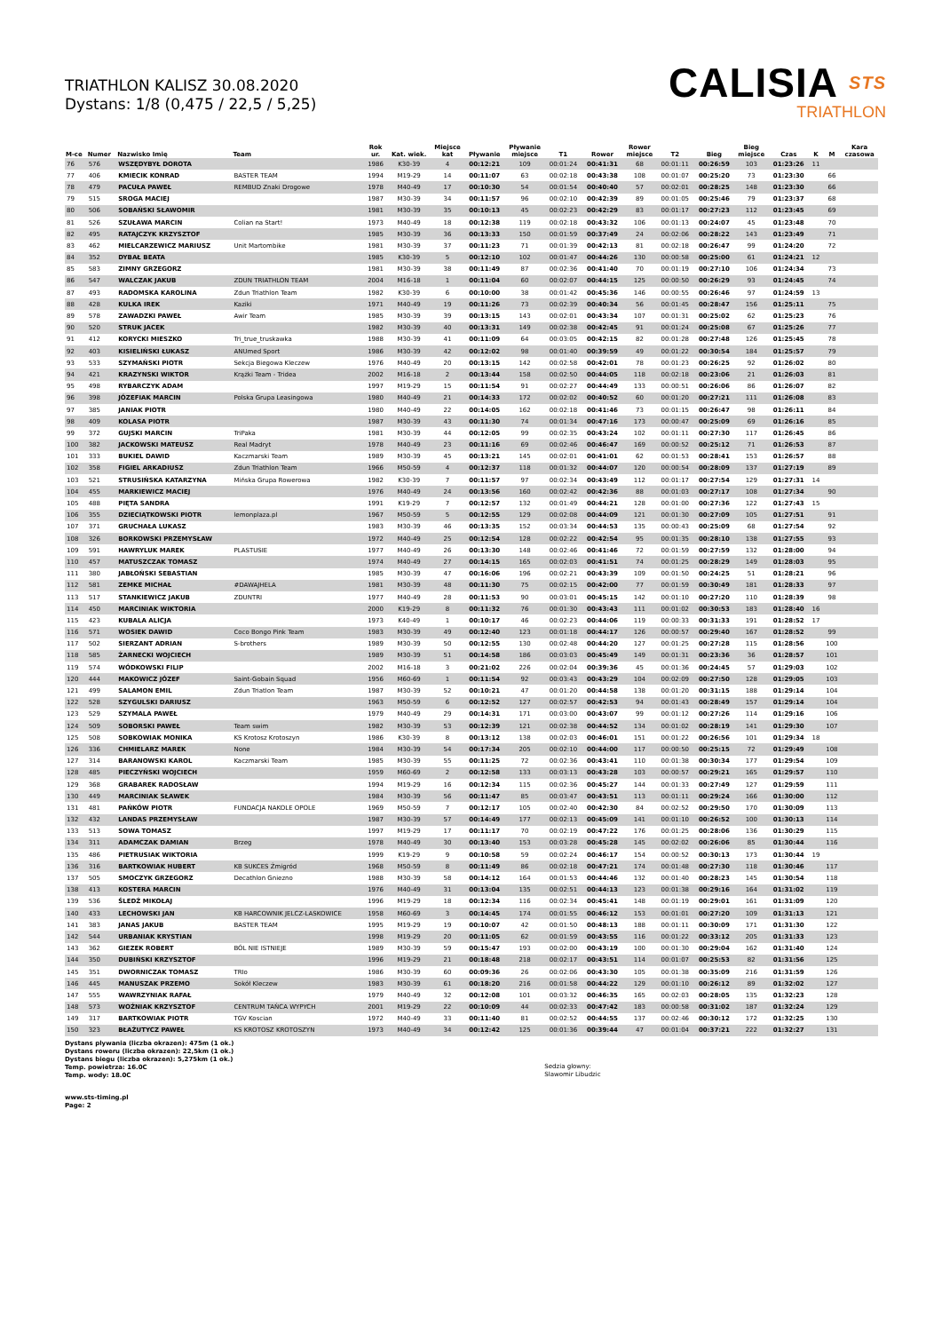TRIATHLON KALISZ 30.08.2020
Dystans: 1/8 (0,475 / 22,5 / 5,25)
CALISIA STS
TRIATHLON
| M-ce | Numer | Nazwisko Imię | Team | Rok ur. | Kat. wiek. | Miejsce kat | Pływanie | Pływanie miejsce | T1 | Rower | Rower miejsce | T2 | Bieg | Bieg miejsce | Czas | K | M | Kara czasowa |
| --- | --- | --- | --- | --- | --- | --- | --- | --- | --- | --- | --- | --- | --- | --- | --- | --- | --- | --- |
| 76 | 576 | WSZĘDYBYŁ DOROTA | | 1986 | K30-39 | 4 | 00:12:21 | 109 | 00:01:24 | 00:41:31 | 68 | 00:01:11 | 00:26:59 | 103 | 01:23:26 | 11 | | |
| 77 | 406 | KMIECIK KONRAD | BASTER TEAM | 1994 | M19-29 | 14 | 00:11:07 | 63 | 00:02:18 | 00:43:38 | 108 | 00:01:07 | 00:25:20 | 73 | 01:23:30 | | 66 | |
| 78 | 479 | PACUŁA PAWEŁ | REMBUD Znaki Drogowe | 1978 | M40-49 | 17 | 00:10:30 | 54 | 00:01:54 | 00:40:40 | 57 | 00:02:01 | 00:28:25 | 148 | 01:23:30 | | 66 | |
| 79 | 515 | SROGA MACIEJ | | 1987 | M30-39 | 34 | 00:11:57 | 96 | 00:02:10 | 00:42:39 | 89 | 00:01:05 | 00:25:46 | 79 | 01:23:37 | | 68 | |
| 80 | 506 | SOBAŃSKI SŁAWOMIR | | 1981 | M30-39 | 35 | 00:10:13 | 45 | 00:02:23 | 00:42:29 | 83 | 00:01:17 | 00:27:23 | 112 | 01:23:45 | | 69 | |
| 81 | 526 | SZUŁAWA MARCIN | Colian na Start! | 1973 | M40-49 | 18 | 00:12:38 | 119 | 00:02:18 | 00:43:32 | 106 | 00:01:13 | 00:24:07 | 45 | 01:23:48 | | 70 | |
| 82 | 495 | RATAJCZYK KRZYSZTOF | | 1985 | M30-39 | 36 | 00:13:33 | 150 | 00:01:59 | 00:37:49 | 24 | 00:02:06 | 00:28:22 | 143 | 01:23:49 | | 71 | |
| 83 | 462 | MIELCARZEWICZ MARIUSZ | Unit Martombike | 1981 | M30-39 | 37 | 00:11:23 | 71 | 00:01:39 | 00:42:13 | 81 | 00:02:18 | 00:26:47 | 99 | 01:24:20 | | 72 | |
| 84 | 352 | DYBAŁ BEATA | | 1985 | K30-39 | 5 | 00:12:10 | 102 | 00:01:47 | 00:44:26 | 130 | 00:00:58 | 00:25:00 | 61 | 01:24:21 | 12 | | |
| 85 | 583 | ZIMNY GRZEGORZ | | 1981 | M30-39 | 38 | 00:11:49 | 87 | 00:02:36 | 00:41:40 | 70 | 00:01:19 | 00:27:10 | 106 | 01:24:34 | | 73 | |
| 86 | 547 | WALCZAK JAKUB | ZDUN TRIATHLON TEAM | 2004 | M16-18 | 1 | 00:11:04 | 60 | 00:02:07 | 00:44:15 | 125 | 00:00:50 | 00:26:29 | 93 | 01:24:45 | | 74 | |
| 87 | 493 | RADOMSKA KAROLINA | Zdun Triathlon Team | 1982 | K30-39 | 6 | 00:10:00 | 38 | 00:01:42 | 00:45:36 | 146 | 00:00:55 | 00:26:46 | 97 | 01:24:59 | 13 | | |
| 88 | 428 | KULKA IREK | Kaziki | 1971 | M40-49 | 19 | 00:11:26 | 73 | 00:02:39 | 00:40:34 | 56 | 00:01:45 | 00:28:47 | 156 | 01:25:11 | | 75 | |
| 89 | 578 | ZAWADZKI PAWEŁ | Awir Team | 1985 | M30-39 | 39 | 00:13:15 | 143 | 00:02:01 | 00:43:34 | 107 | 00:01:31 | 00:25:02 | 62 | 01:25:23 | | 76 | |
| 90 | 520 | STRUK JACEK | | 1982 | M30-39 | 40 | 00:13:31 | 149 | 00:02:38 | 00:42:45 | 91 | 00:01:24 | 00:25:08 | 67 | 01:25:26 | | 77 | |
| 91 | 412 | KORYCKI MIESZKO | Tri_true_truskawka | 1988 | M30-39 | 41 | 00:11:09 | 64 | 00:03:05 | 00:42:15 | 82 | 00:01:28 | 00:27:48 | 126 | 01:25:45 | | 78 | |
| 92 | 403 | KISIELIŃSKI ŁUKASZ | ANUmed Sport | 1986 | M30-39 | 42 | 00:12:02 | 98 | 00:01:40 | 00:39:59 | 49 | 00:01:22 | 00:30:54 | 184 | 01:25:57 | | 79 | |
| 93 | 533 | SZYMAŃSKI PIOTR | Sekcja Biegowa Kleczew | 1976 | M40-49 | 20 | 00:13:15 | 142 | 00:02:58 | 00:42:01 | 78 | 00:01:23 | 00:26:25 | 92 | 01:26:02 | | 80 | |
| 94 | 421 | KRAZYNSKI WIKTOR | Krążki Team - Tridea | 2002 | M16-18 | 2 | 00:13:44 | 158 | 00:02:50 | 00:44:05 | 118 | 00:02:18 | 00:23:06 | 21 | 01:26:03 | | 81 | |
| 95 | 498 | RYBARCZYK ADAM | | 1997 | M19-29 | 15 | 00:11:54 | 91 | 00:02:27 | 00:44:49 | 133 | 00:00:51 | 00:26:06 | 86 | 01:26:07 | | 82 | |
| 96 | 398 | JÓZEFIAK MARCIN | Polska Grupa Leasingowa | 1980 | M40-49 | 21 | 00:14:33 | 172 | 00:02:02 | 00:40:52 | 60 | 00:01:20 | 00:27:21 | 111 | 01:26:08 | | 83 | |
| 97 | 385 | JANIAK PIOTR | | 1980 | M40-49 | 22 | 00:14:05 | 162 | 00:02:18 | 00:41:46 | 73 | 00:01:15 | 00:26:47 | 98 | 01:26:11 | | 84 | |
| 98 | 409 | KOLASA PIOTR | | 1987 | M30-39 | 43 | 00:11:30 | 74 | 00:01:34 | 00:47:16 | 173 | 00:00:47 | 00:25:09 | 69 | 01:26:16 | | 85 | |
| 99 | 372 | GUJSKI MARCIN | TriPaka | 1981 | M30-39 | 44 | 00:12:05 | 99 | 00:02:35 | 00:43:24 | 102 | 00:01:11 | 00:27:30 | 117 | 01:26:45 | | 86 | |
| 100 | 382 | JACKOWSKI MATEUSZ | Real Madryt | 1978 | M40-49 | 23 | 00:11:16 | 69 | 00:02:46 | 00:46:47 | 169 | 00:00:52 | 00:25:12 | 71 | 01:26:53 | | 87 | |
| 101 | 333 | BUKIEL DAWID | Kaczmarski Team | 1989 | M30-39 | 45 | 00:13:21 | 145 | 00:02:01 | 00:41:01 | 62 | 00:01:53 | 00:28:41 | 153 | 01:26:57 | | 88 | |
| 102 | 358 | FIGIEL ARKADIUSZ | Zdun Triathlon Team | 1966 | M50-59 | 4 | 00:12:37 | 118 | 00:01:32 | 00:44:07 | 120 | 00:00:54 | 00:28:09 | 137 | 01:27:19 | | 89 | |
| 103 | 521 | STRUSIŃSKA KATARZYNA | Mińska Grupa Rowerowa | 1982 | K30-39 | 7 | 00:11:57 | 97 | 00:02:34 | 00:43:49 | 112 | 00:01:17 | 00:27:54 | 129 | 01:27:31 | 14 | | |
| 104 | 455 | MARKIEWICZ MACIEJ | | 1976 | M40-49 | 24 | 00:13:56 | 160 | 00:02:42 | 00:42:36 | 88 | 00:01:03 | 00:27:17 | 108 | 01:27:34 | | 90 | |
| 105 | 488 | PIĘTA SANDRA | | 1991 | K19-29 | 7 | 00:12:57 | 132 | 00:01:49 | 00:44:21 | 128 | 00:01:00 | 00:27:36 | 122 | 01:27:43 | 15 | | |
| 106 | 355 | DZIECIĄTKOWSKI PIOTR | lemonplaza.pl | 1967 | M50-59 | 5 | 00:12:55 | 129 | 00:02:08 | 00:44:09 | 121 | 00:01:30 | 00:27:09 | 105 | 01:27:51 | | 91 | |
| 107 | 371 | GRUCHAŁA LUKASZ | | 1983 | M30-39 | 46 | 00:13:35 | 152 | 00:03:34 | 00:44:53 | 135 | 00:00:43 | 00:25:09 | 68 | 01:27:54 | | 92 | |
| 108 | 326 | BORKOWSKI PRZEMYSŁAW | | 1972 | M40-49 | 25 | 00:12:54 | 128 | 00:02:22 | 00:42:54 | 95 | 00:01:35 | 00:28:10 | 138 | 01:27:55 | | 93 | |
| 109 | 591 | HAWRYLUK MAREK | PLASTUSIE | 1977 | M40-49 | 26 | 00:13:30 | 148 | 00:02:46 | 00:41:46 | 72 | 00:01:59 | 00:27:59 | 132 | 01:28:00 | | 94 | |
| 110 | 457 | MATUSZCZAK TOMASZ | | 1974 | M40-49 | 27 | 00:14:15 | 165 | 00:02:03 | 00:41:51 | 74 | 00:01:25 | 00:28:29 | 149 | 01:28:03 | | 95 | |
| 111 | 380 | JABŁOŃSKI SEBASTIAN | | 1985 | M30-39 | 47 | 00:16:06 | 196 | 00:02:21 | 00:43:39 | 109 | 00:01:50 | 00:24:25 | 51 | 01:28:21 | | 96 | |
| 112 | 581 | ZEMKE MICHAŁ | #DAWAJHELA | 1981 | M30-39 | 48 | 00:11:30 | 75 | 00:02:15 | 00:42:00 | 77 | 00:01:59 | 00:30:49 | 181 | 01:28:33 | | 97 | |
| 113 | 517 | STANKIEWICZ JAKUB | ZDUNTRI | 1977 | M40-49 | 28 | 00:11:53 | 90 | 00:03:01 | 00:45:15 | 142 | 00:01:10 | 00:27:20 | 110 | 01:28:39 | | 98 | |
| 114 | 450 | MARCINIAK WIKTORIA | | 2000 | K19-29 | 8 | 00:11:32 | 76 | 00:01:30 | 00:43:43 | 111 | 00:01:02 | 00:30:53 | 183 | 01:28:40 | 16 | | |
| 115 | 423 | KUBALA ALICJA | | 1973 | K40-49 | 1 | 00:10:17 | 46 | 00:02:23 | 00:44:06 | 119 | 00:00:33 | 00:31:33 | 191 | 01:28:52 | 17 | | |
| 116 | 571 | WOSIEK DAWID | Coco Bongo Pink Team | 1983 | M30-39 | 49 | 00:12:40 | 123 | 00:01:18 | 00:44:17 | 126 | 00:00:57 | 00:29:40 | 167 | 01:28:52 | | 99 | |
| 117 | 502 | SIERZANT ADRIAN | S-brothers | 1989 | M30-39 | 50 | 00:12:55 | 130 | 00:02:48 | 00:44:20 | 127 | 00:01:25 | 00:27:28 | 115 | 01:28:56 | | 100 | |
| 118 | 585 | ŻARNECKI WOJCIECH | | 1989 | M30-39 | 51 | 00:14:58 | 186 | 00:03:03 | 00:45:49 | 149 | 00:01:31 | 00:23:36 | 36 | 01:28:57 | | 101 | |
| 119 | 574 | WÓDKOWSKI FILIP | | 2002 | M16-18 | 3 | 00:21:02 | 226 | 00:02:04 | 00:39:36 | 45 | 00:01:36 | 00:24:45 | 57 | 01:29:03 | | 102 | |
| 120 | 444 | MAKOWICZ JÓZEF | Saint-Gobain Squad | 1956 | M60-69 | 1 | 00:11:54 | 92 | 00:03:43 | 00:43:29 | 104 | 00:02:09 | 00:27:50 | 128 | 01:29:05 | | 103 | |
| 121 | 499 | SALAMON EMIL | Zdun Triatlon Team | 1987 | M30-39 | 52 | 00:10:21 | 47 | 00:01:20 | 00:44:58 | 138 | 00:01:20 | 00:31:15 | 188 | 01:29:14 | | 104 | |
| 122 | 528 | SZYGULSKI DARIUSZ | | 1963 | M50-59 | 6 | 00:12:52 | 127 | 00:02:57 | 00:42:53 | 94 | 00:01:43 | 00:28:49 | 157 | 01:29:14 | | 104 | |
| 123 | 529 | SZYMALA PAWEŁ | | 1979 | M40-49 | 29 | 00:14:31 | 171 | 00:03:00 | 00:43:07 | 99 | 00:01:12 | 00:27:26 | 114 | 01:29:16 | | 106 | |
| 124 | 509 | SOBORSKI PAWEŁ | Team swim | 1982 | M30-39 | 53 | 00:12:39 | 121 | 00:02:38 | 00:44:52 | 134 | 00:01:02 | 00:28:19 | 141 | 01:29:30 | | 107 | |
| 125 | 508 | SOBKOWIAK MONIKA | KS Krotosz Krotoszyn | 1986 | K30-39 | 8 | 00:13:12 | 138 | 00:02:03 | 00:46:01 | 151 | 00:01:22 | 00:26:56 | 101 | 01:29:34 | 18 | | |
| 126 | 336 | CHMIELARZ MAREK | None | 1984 | M30-39 | 54 | 00:17:34 | 205 | 00:02:10 | 00:44:00 | 117 | 00:00:50 | 00:25:15 | 72 | 01:29:49 | | 108 | |
| 127 | 314 | BARANOWSKI KAROL | Kaczmarski Team | 1985 | M30-39 | 55 | 00:11:25 | 72 | 00:02:36 | 00:43:41 | 110 | 00:01:38 | 00:30:34 | 177 | 01:29:54 | | 109 | |
| 128 | 485 | PIECZYŃSKI WOJCIECH | | 1959 | M60-69 | 2 | 00:12:58 | 133 | 00:03:13 | 00:43:28 | 103 | 00:00:57 | 00:29:21 | 165 | 01:29:57 | | 110 | |
| 129 | 368 | GRABAREK RADOSŁAW | | 1994 | M19-29 | 16 | 00:12:34 | 115 | 00:02:36 | 00:45:27 | 144 | 00:01:33 | 00:27:49 | 127 | 01:29:59 | | 111 | |
| 130 | 449 | MARCINIAK SŁAWEK | | 1984 | M30-39 | 56 | 00:11:47 | 85 | 00:03:47 | 00:43:51 | 113 | 00:01:11 | 00:29:24 | 166 | 01:30:00 | | 112 | |
| 131 | 481 | PAŃKÓW PIOTR | FUNDACJA NAKOLE OPOLE | 1969 | M50-59 | 7 | 00:12:17 | 105 | 00:02:40 | 00:42:30 | 84 | 00:02:52 | 00:29:50 | 170 | 01:30:09 | | 113 | |
| 132 | 432 | LANDAS PRZEMYSŁAW | | 1987 | M30-39 | 57 | 00:14:49 | 177 | 00:02:13 | 00:45:09 | 141 | 00:01:10 | 00:26:52 | 100 | 01:30:13 | | 114 | |
| 133 | 513 | SOWA TOMASZ | | 1997 | M19-29 | 17 | 00:11:17 | 70 | 00:02:19 | 00:47:22 | 176 | 00:01:25 | 00:28:06 | 136 | 01:30:29 | | 115 | |
| 134 | 311 | ADAMCZAK DAMIAN | Brzeg | 1978 | M40-49 | 30 | 00:13:40 | 153 | 00:03:28 | 00:45:28 | 145 | 00:02:02 | 00:26:06 | 85 | 01:30:44 | | 116 | |
| 135 | 486 | PIETRUSIAK WIKTORIA | | 1999 | K19-29 | 9 | 00:10:58 | 59 | 00:02:24 | 00:46:17 | 154 | 00:00:52 | 00:30:13 | 173 | 01:30:44 | 19 | | |
| 136 | 316 | BARTKOWIAK HUBERT | KB SUKCES Żmigród | 1968 | M50-59 | 8 | 00:11:49 | 86 | 00:02:18 | 00:47:21 | 174 | 00:01:48 | 00:27:30 | 118 | 01:30:46 | | 117 | |
| 137 | 505 | SMOCZYK GRZEGORZ | Decathlon Gniezno | 1988 | M30-39 | 58 | 00:14:12 | 164 | 00:01:53 | 00:44:46 | 132 | 00:01:40 | 00:28:23 | 145 | 01:30:54 | | 118 | |
| 138 | 413 | KOSTERA MARCIN | | 1976 | M40-49 | 31 | 00:13:04 | 135 | 00:02:51 | 00:44:13 | 123 | 00:01:38 | 00:29:16 | 164 | 01:31:02 | | 119 | |
| 139 | 536 | ŚLEDŹ MIKOŁAJ | | 1996 | M19-29 | 18 | 00:12:34 | 116 | 00:02:34 | 00:45:41 | 148 | 00:01:19 | 00:29:01 | 161 | 01:31:09 | | 120 | |
| 140 | 433 | LECHOWSKI JAN | KB HARCOWNIK JELCZ-LASKOWICE | 1958 | M60-69 | 3 | 00:14:45 | 174 | 00:01:55 | 00:46:12 | 153 | 00:01:01 | 00:27:20 | 109 | 01:31:13 | | 121 | |
| 141 | 383 | JANAS JAKUB | BASTER TEAM | 1995 | M19-29 | 19 | 00:10:07 | 42 | 00:01:50 | 00:48:13 | 188 | 00:01:11 | 00:30:09 | 171 | 01:31:30 | | 122 | |
| 142 | 544 | URBANIAK KRYSTIAN | | 1998 | M19-29 | 20 | 00:11:05 | 62 | 00:01:59 | 00:43:55 | 116 | 00:01:22 | 00:33:12 | 205 | 01:31:33 | | 123 | |
| 143 | 362 | GIEZEK ROBERT | BÓL NIE ISTNIEJE | 1989 | M30-39 | 59 | 00:15:47 | 193 | 00:02:00 | 00:43:19 | 100 | 00:01:30 | 00:29:04 | 162 | 01:31:40 | | 124 | |
| 144 | 350 | DUBIŃSKI KRZYSZTOF | | 1996 | M19-29 | 21 | 00:18:48 | 218 | 00:02:17 | 00:43:51 | 114 | 00:01:07 | 00:25:53 | 82 | 01:31:56 | | 125 | |
| 145 | 351 | DWORNICZAK TOMASZ | TRIo | 1986 | M30-39 | 60 | 00:09:36 | 26 | 00:02:06 | 00:43:30 | 105 | 00:01:38 | 00:35:09 | 216 | 01:31:59 | | 126 | |
| 146 | 445 | MANUSZAK PRZEMO | Sokół Kleczew | 1983 | M30-39 | 61 | 00:18:20 | 216 | 00:01:58 | 00:44:22 | 129 | 00:01:10 | 00:26:12 | 89 | 01:32:02 | | 127 | |
| 147 | 555 | WAWRZYNIAK RAFAŁ | | 1979 | M40-49 | 32 | 00:12:08 | 101 | 00:03:32 | 00:46:35 | 165 | 00:02:03 | 00:28:05 | 135 | 01:32:23 | | 128 | |
| 148 | 573 | WOŹNIAK KRZYSZTOF | CENTRUM TAŃCA WYPYCH | 2001 | M19-29 | 22 | 00:10:09 | 44 | 00:02:33 | 00:47:42 | 183 | 00:00:58 | 00:31:02 | 187 | 01:32:24 | | 129 | |
| 149 | 317 | BARTKOWIAK PIOTR | TGV Koscian | 1972 | M40-49 | 33 | 00:11:40 | 81 | 00:02:52 | 00:44:55 | 137 | 00:02:46 | 00:30:12 | 172 | 01:32:25 | | 130 | |
| 150 | 323 | BŁAŻUTYCZ PAWEŁ | KS KROTOSZ KROTOSZYN | 1973 | M40-49 | 34 | 00:12:42 | 125 | 00:01:36 | 00:39:44 | 47 | 00:01:04 | 00:37:21 | 222 | 01:32:27 | | 131 | |
Dystans plywania (liczba okrazen): 475m (1 ok.)
Dystans roweru (liczba okrazen): 22,5km (1 ok.)
Dystans biegu (liczba okrazen): 5,275km (1 ok.)
Temp. powietrza: 16.0C
Temp. wody: 18.0C
Sedzia glowny:
Slawomir Libudzic
www.sts-timing.pl
Page: 2